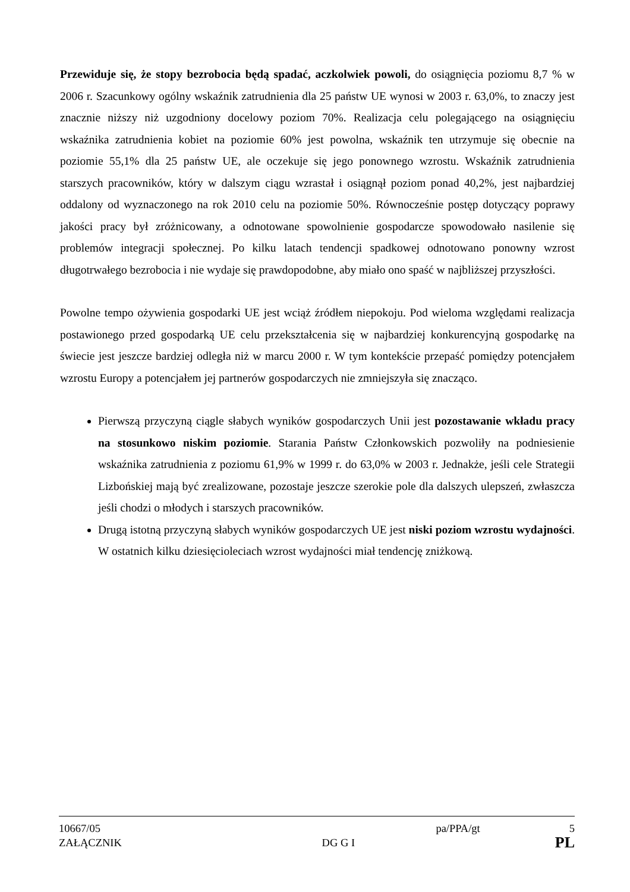Przewiduje się, że stopy bezrobocia będą spadać, aczkolwiek powoli, do osiągnięcia poziomu 8,7 % w 2006 r. Szacunkowy ogólny wskaźnik zatrudnienia dla 25 państw UE wynosi w 2003 r. 63,0%, to znaczy jest znacznie niższy niż uzgodniony docelowy poziom 70%. Realizacja celu polegającego na osiągnięciu wskaźnika zatrudnienia kobiet na poziomie 60% jest powolna, wskaźnik ten utrzymuje się obecnie na poziomie 55,1% dla 25 państw UE, ale oczekuje się jego ponownego wzrostu. Wskaźnik zatrudnienia starszych pracowników, który w dalszym ciągu wzrastał i osiągnął poziom ponad 40,2%, jest najbardziej oddalony od wyznaczonego na rok 2010 celu na poziomie 50%. Równocześnie postęp dotyczący poprawy jakości pracy był zróżnicowany, a odnotowane spowolnienie gospodarcze spowodowało nasilenie się problemów integracji społecznej. Po kilku latach tendencji spadkowej odnotowano ponowny wzrost długotrwałego bezrobocia i nie wydaje się prawdopodobne, aby miało ono spaść w najbliższej przyszłości.
Powolne tempo ożywienia gospodarki UE jest wciąż źródłem niepokoju. Pod wieloma względami realizacja postawionego przed gospodarką UE celu przekształcenia się w najbardziej konkurencyjną gospodarkę na świecie jest jeszcze bardziej odległa niż w marcu 2000 r. W tym kontekście przepaść pomiędzy potencjałem wzrostu Europy a potencjałem jej partnerów gospodarczych nie zmniejszyła się znacząco.
Pierwszą przyczyną ciągle słabych wyników gospodarczych Unii jest pozostawanie wkładu pracy na stosunkowo niskim poziomie. Starania Państw Członkowskich pozwoliły na podniesienie wskaźnika zatrudnienia z poziomu 61,9% w 1999 r. do 63,0% w 2003 r. Jednakże, jeśli cele Strategii Lizbońskiej mają być zrealizowane, pozostaje jeszcze szerokie pole dla dalszych ulepszeń, zwłaszcza jeśli chodzi o młodych i starszych pracowników.
Drugą istotną przyczyną słabych wyników gospodarczych UE jest niski poziom wzrostu wydajności. W ostatnich kilku dziesięcioleciach wzrost wydajności miał tendencję zniżkową.
10667/05 pa/PPA/gt 5
ZAŁĄCZNIK DG G I PL